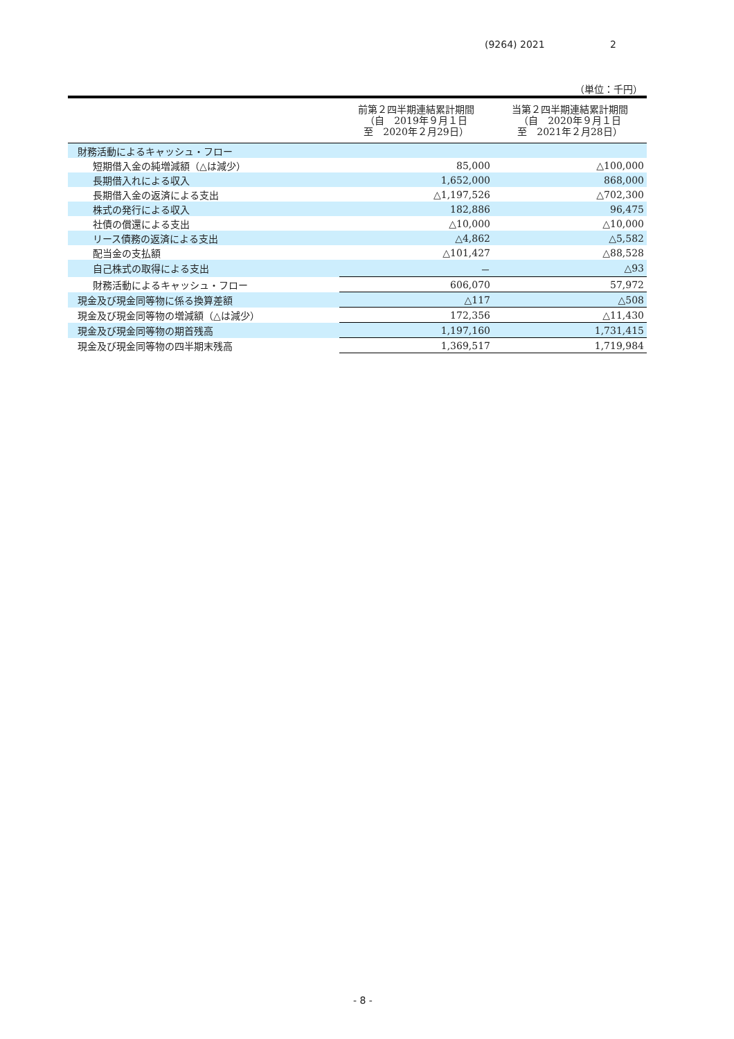(9264) 2021 2
（単位：千円）
| | 前第２四半期連結累計期間 （自 2019年９月１日 至 2020年２月29日） | 当第２四半期連結累計期間 （自 2020年９月１日 至 2021年２月28日） |
| --- | --- | --- |
| 財務活動によるキャッシュ・フロー | | |
| 短期借入金の純増減額（△は減少） | 85,000 | △100,000 |
| 長期借入れによる収入 | 1,652,000 | 868,000 |
| 長期借入金の返済による支出 | △1,197,526 | △702,300 |
| 株式の発行による収入 | 182,886 | 96,475 |
| 社債の償還による支出 | △10,000 | △10,000 |
| リース債務の返済による支出 | △4,862 | △5,582 |
| 配当金の支払額 | △101,427 | △88,528 |
| 自己株式の取得による支出 | － | △93 |
| 財務活動によるキャッシュ・フロー | 606,070 | 57,972 |
| 現金及び現金同等物に係る換算差額 | △117 | △508 |
| 現金及び現金同等物の増減額（△は減少） | 172,356 | △11,430 |
| 現金及び現金同等物の期首残高 | 1,197,160 | 1,731,415 |
| 現金及び現金同等物の四半期末残高 | 1,369,517 | 1,719,984 |
- 8 -